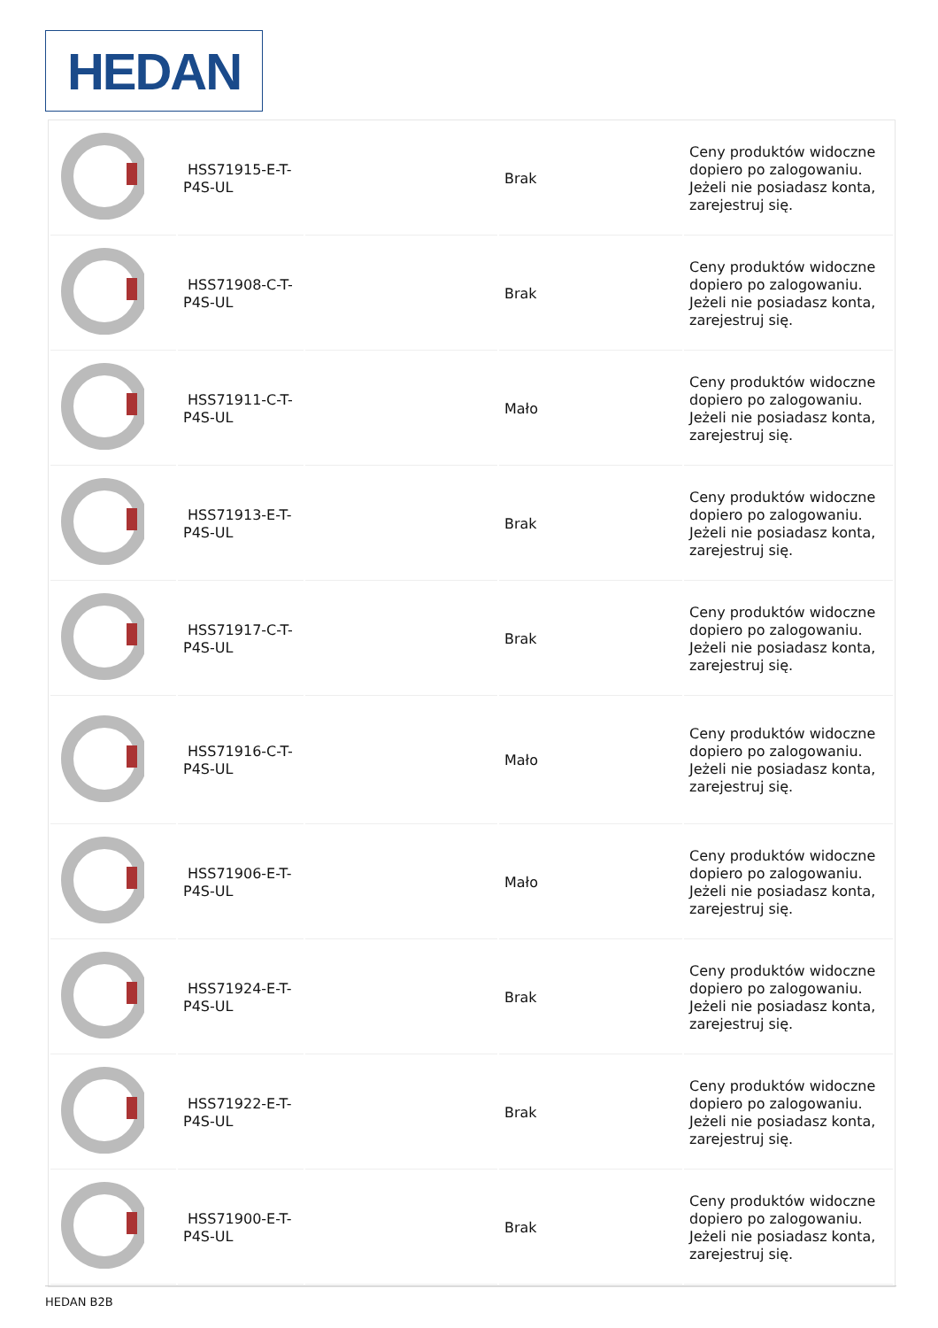HEDAN
| | HSS71915-E-T-P4S-UL | | Brak | Ceny produktów widoczne dopiero po zalogowaniu. Jeżeli nie posiadasz konta, zarejestruj się. |
| | HSS71908-C-T-P4S-UL | | Brak | Ceny produktów widoczne dopiero po zalogowaniu. Jeżeli nie posiadasz konta, zarejestruj się. |
| | HSS71911-C-T-P4S-UL | | Mało | Ceny produktów widoczne dopiero po zalogowaniu. Jeżeli nie posiadasz konta, zarejestruj się. |
| | HSS71913-E-T-P4S-UL | | Brak | Ceny produktów widoczne dopiero po zalogowaniu. Jeżeli nie posiadasz konta, zarejestruj się. |
| | HSS71917-C-T-P4S-UL | | Brak | Ceny produktów widoczne dopiero po zalogowaniu. Jeżeli nie posiadasz konta, zarejestruj się. |
| | HSS71916-C-T-P4S-UL | | Mało | Ceny produktów widoczne dopiero po zalogowaniu. Jeżeli nie posiadasz konta, zarejestruj się. |
| | HSS71906-E-T-P4S-UL | | Mało | Ceny produktów widoczne dopiero po zalogowaniu. Jeżeli nie posiadasz konta, zarejestruj się. |
| | HSS71924-E-T-P4S-UL | | Brak | Ceny produktów widoczne dopiero po zalogowaniu. Jeżeli nie posiadasz konta, zarejestruj się. |
| | HSS71922-E-T-P4S-UL | | Brak | Ceny produktów widoczne dopiero po zalogowaniu. Jeżeli nie posiadasz konta, zarejestruj się. |
| | HSS71900-E-T-P4S-UL | | Brak | Ceny produktów widoczne dopiero po zalogowaniu. Jeżeli nie posiadasz konta, zarejestruj się. |
HEDAN B2B